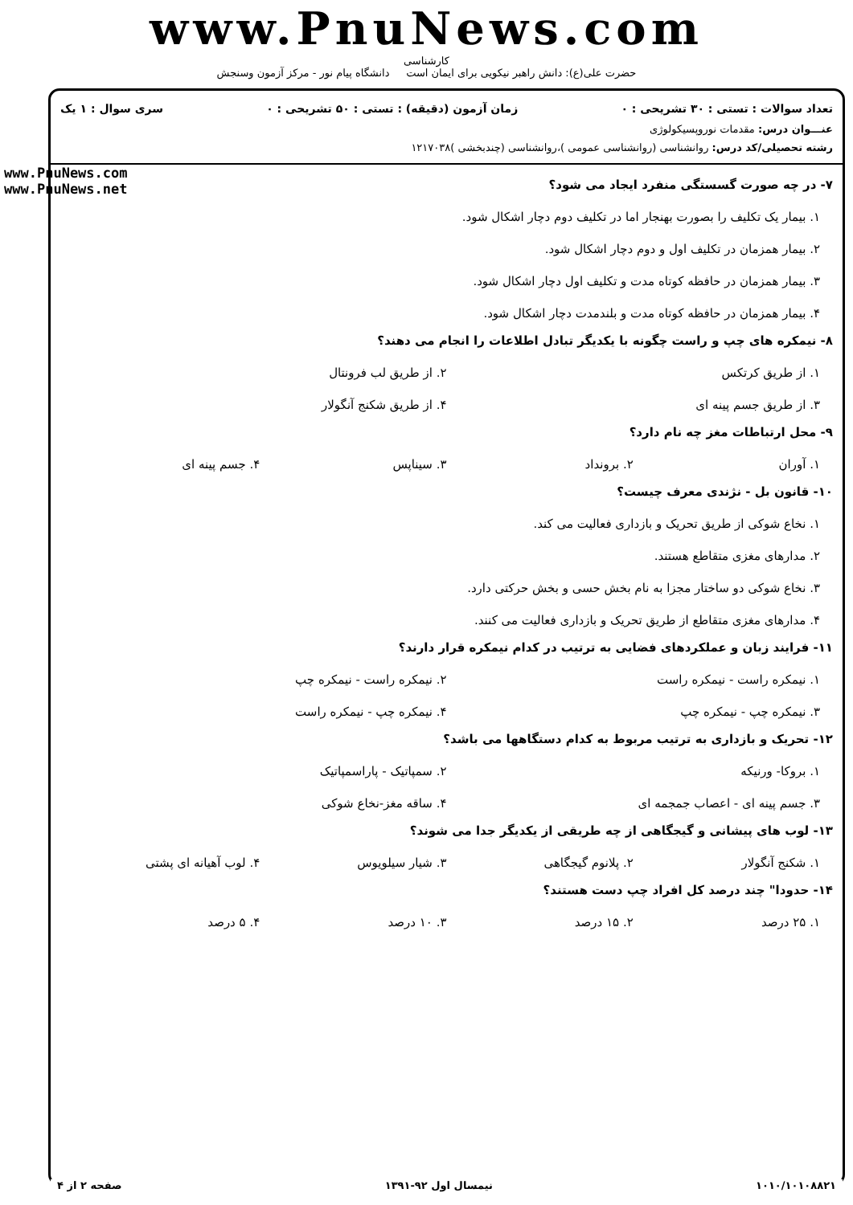www.PnuNews.com
کارشناسی
حضرت علی(ع): دانش راهبر نیکویی برای ایمان است دانشگاه پیام نور - مرکز آزمون وسنجش
تعداد سوالات : تستی : ۳۰ تشریحی : ۰ زمان آزمون (دقیقه) : تستی : ۵۰ تشریحی : ۰ سری سوال : ۱ یک
عنـــوان درس: مقدمات نوروپسیکولوژی
رشته تحصیلی/کد درس: روانشناسی (روانشناسی عمومی )،روانشناسی (چندبخشی )۱۲۱۷۰۳۸
www.PnuNews.com
www.PnuNews.net
۷- در چه صورت گسستگی منفرد ایجاد می شود؟
۱. بیمار یک تکلیف را بصورت بهنجار اما در تکلیف دوم دچار اشکال شود.
۲. بیمار همزمان در تکلیف اول و دوم دچار اشکال شود.
۳. بیمار همزمان در حافظه کوتاه مدت و تکلیف اول دچار اشکال شود.
۴. بیمار همزمان در حافظه کوتاه مدت و بلندمدت دچار اشکال شود.
۸- نیمکره های چپ و راست چگونه با یکدیگر تبادل اطلاعات را انجام می دهند؟
۱. از طریق کرتکس ۲. از طریق لب فرونتال
۳. از طریق جسم پینه ای ۴. از طریق شکنج آنگولار
۹- محل ارتباطات مغز چه نام دارد؟
۱. آوران ۲. برونداد ۳. سیناپس ۴. جسم پینه ای
۱۰- قانون بل - نژندی معرف چیست؟
۱. نخاع شوکی از طریق تحریک و بازداری فعالیت می کند.
۲. مدارهای مغزی متقاطع هستند.
۳. نخاع شوکی دو ساختار مجزا به نام بخش حسی و بخش حرکتی دارد.
۴. مدارهای مغزی متقاطع از طریق تحریک و بازداری فعالیت می کنند.
۱۱- فرایند زبان و عملکردهای فضایی به ترتیب در کدام نیمکره قرار دارند؟
۱. نیمکره راست - نیمکره راست ۲. نیمکره راست - نیمکره چپ
۳. نیمکره چپ - نیمکره چپ ۴. نیمکره چپ - نیمکره راست
۱۲- تحریک و بازداری به ترتیب مربوط به کدام دستگاهها می باشد؟
۱. بروکا- ورنیکه ۲. سمپاتیک - پاراسمپاتیک
۳. جسم پینه ای - اعصاب جمجمه ای ۴. ساقه مغز-نخاع شوکی
۱۳- لوب های پیشانی و گیجگاهی از چه طریقی از یکدیگر جدا می شوند؟
۱. شکنج آنگولار ۲. پلانوم گیجگاهی ۳. شیار سیلویوس ۴. لوب آهیانه ای پشتی
۱۴- حدودا" چند درصد کل افراد چپ دست هستند؟
۱. ۲۵ درصد ۲. ۱۵ درصد ۳. ۱۰ درصد ۴. ۵ درصد
۱۰۱۰/۱۰۱۰۸۸۲۱ نیمسال اول ۹۲-۱۳۹۱ صفحه ۲ از ۴